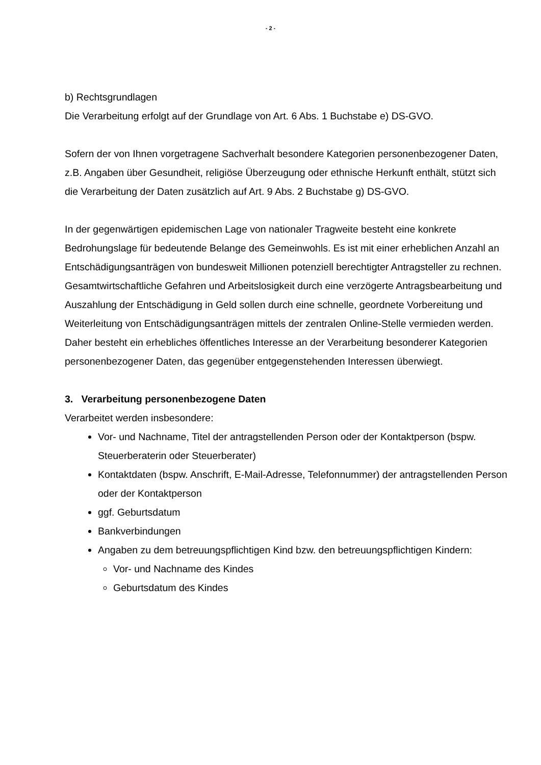- 2 -
b) Rechtsgrundlagen
Die Verarbeitung erfolgt auf der Grundlage von Art. 6 Abs. 1 Buchstabe e) DS-GVO.
Sofern der von Ihnen vorgetragene Sachverhalt besondere Kategorien personenbezogener Daten, z.B. Angaben über Gesundheit, religiöse Überzeugung oder ethnische Herkunft enthält, stützt sich die Verarbeitung der Daten zusätzlich auf Art. 9 Abs. 2 Buchstabe g) DS-GVO.
In der gegenwärtigen epidemischen Lage von nationaler Tragweite besteht eine konkrete Bedrohungslage für bedeutende Belange des Gemeinwohls. Es ist mit einer erheblichen Anzahl an Entschädigungsanträgen von bundesweit Millionen potenziell berechtigter Antragsteller zu rechnen. Gesamtwirtschaftliche Gefahren und Arbeitslosigkeit durch eine verzögerte Antragsbearbeitung und Auszahlung der Entschädigung in Geld sollen durch eine schnelle, geordnete Vorbereitung und Weiterleitung von Entschädigungsanträgen mittels der zentralen Online-Stelle vermieden werden. Daher besteht ein erhebliches öffentliches Interesse an der Verarbeitung besonderer Kategorien personenbezogener Daten, das gegenüber entgegenstehenden Interessen überwiegt.
3. Verarbeitung personenbezogene Daten
Verarbeitet werden insbesondere:
Vor- und Nachname, Titel der antragstellenden Person oder der Kontaktperson (bspw. Steuerberaterin oder Steuerberater)
Kontaktdaten (bspw. Anschrift, E-Mail-Adresse, Telefonnummer) der antragstellenden Person oder der Kontaktperson
ggf. Geburtsdatum
Bankverbindungen
Angaben zu dem betreuungspflichtigen Kind bzw. den betreuungspflichtigen Kindern:
Vor- und Nachname des Kindes
Geburtsdatum des Kindes